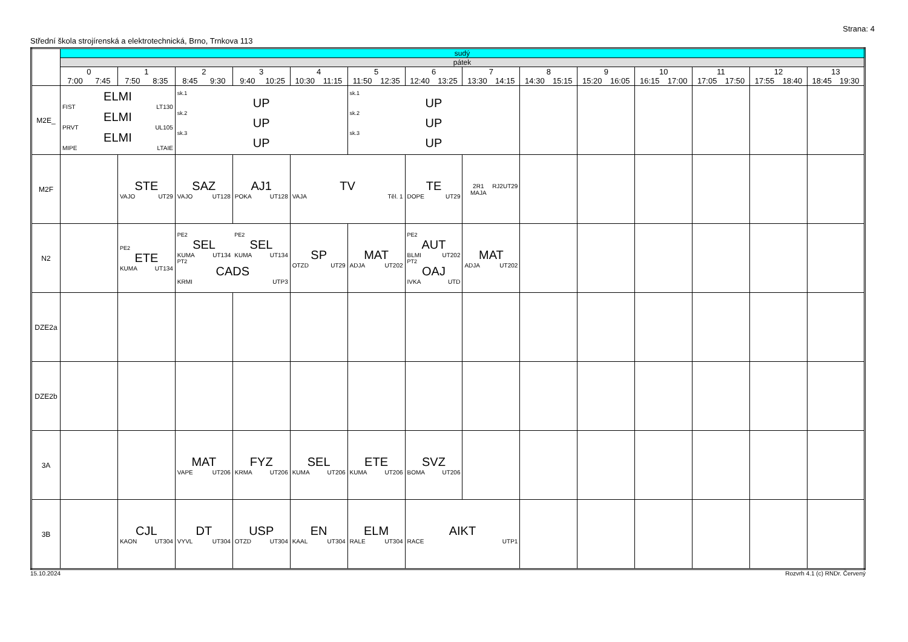Strana: 4
Střední škola strojírenská a elektrotechnická, Brno, Trnkova 113
| | sudý | | | | | | | | | | | | | |
| --- | --- | --- | --- | --- | --- | --- | --- | --- | --- | --- | --- | --- | --- | --- |
| | pátek | | | | | | | | | | | | | |
| | 0 7:00 7:45 | 1 7:50 8:35 | 2 8:45 9:30 | 3 9:40 10:25 | 4 10:30 11:15 | 5 11:50 12:35 | 6 12:40 13:25 | 7 13:30 14:15 | 8 14:30 15:15 | 9 15:20 16:05 | 10 16:15 17:00 | 11 17:05 17:50 | 12 17:55 18:40 | 13 18:45 19:30 |
| M2E_ | ELMI FIST LT130 ELMI PRVT UL105 ELMI MIPE LTAIE | | sk.1 UP sk.2 UP sk.3 UP | | | sk.1 UP sk.2 UP sk.3 UP | | | | | | | | |
| M2F | | STE VAJO UT29 | SAZ VAJO UT128 | AJ1 POKA UT128 | TV VAJA Těl. 1 | | TE DOPE UT29 | 2R1 MAJA RJ2 UT29 | | | | | | |
| N2 | | PE2 ETE KUMA UT134 | PE2 SEL KUMA UT134 PE2 SEL KUMA UT134 PT2 CADS KRMI UTP3 | | SP OTZD UT29 | MAT ADJA UT202 | PE2 AUT BLMI UT202 PT2 OAJ IVKA UTD | MAT ADJA UT202 | | | | | | |
| DZE2a | | | | | | | | | | | | | | |
| DZE2b | | | | | | | | | | | | | | |
| 3A | | | MAT VAPE UT206 | FYZ KRMA UT206 | SEL KUMA UT206 | ETE KUMA UT206 | SVZ BOMA UT206 | | | | | | | |
| 3B | | CJL KAON UT304 | DT VYVL UT304 | USP OTZD UT304 | EN KAAL UT304 | ELM RALE UT304 | AIKT RACE UTP1 | | | | | | | |
15.10.2024 Rozvrh 4.1 (c) RNDr. Červený